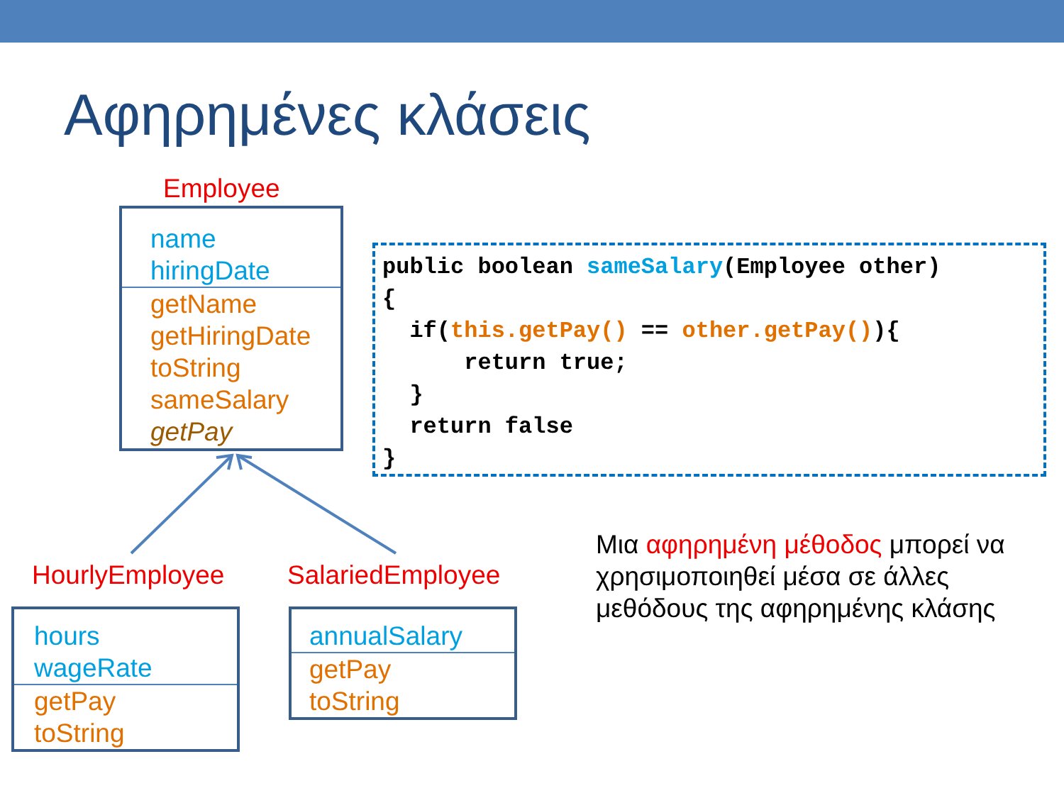Αφηρημένες κλάσεις
Employee
name
hiringDate
getName
getHiringDate
toString
sameSalary
getPay
HourlyEmployee SalariedEmployee
hours
wageRate
getPay
toString
annualSalary
getPay
toString
public boolean sameSalary(Employee other) { if(this.getPay() == other.getPay()){ return true; } return false }
Μια αφηρημένη μέθοδος μπορεί να χρησιμοποιηθεί μέσα σε άλλες μεθόδους της αφηρημένης κλάσης